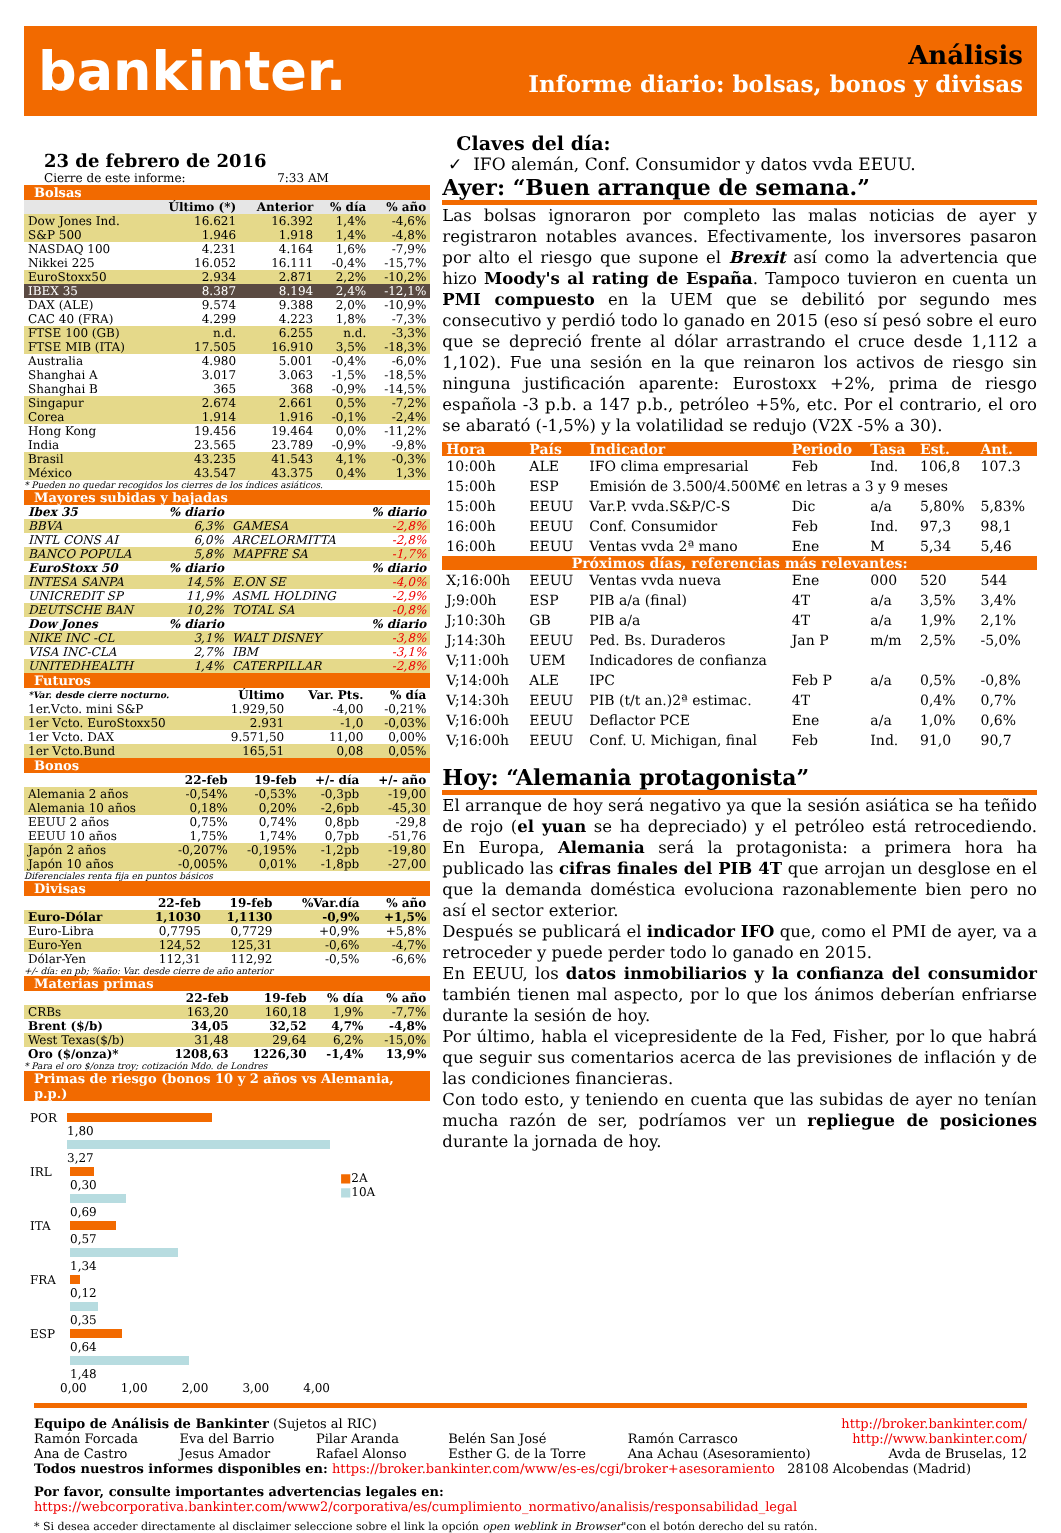bankinter.
Análisis
Informe diario: bolsas, bonos y divisas
23 de febrero de 2016
Cierre de este informe: 7:33 AM
Bolsas
| | Último (*) | Anterior | % día | % año |
| --- | --- | --- | --- | --- |
| Dow Jones Ind. | 16.621 | 16.392 | 1,4% | -4,6% |
| S&P 500 | 1.946 | 1.918 | 1,4% | -4,8% |
| NASDAQ 100 | 4.231 | 4.164 | 1,6% | -7,9% |
| Nikkei 225 | 16.052 | 16.111 | -0,4% | -15,7% |
| EuroStoxx50 | 2.934 | 2.871 | 2,2% | -10,2% |
| IBEX 35 | 8.387 | 8.194 | 2,4% | -12,1% |
| DAX (ALE) | 9.574 | 9.388 | 2,0% | -10,9% |
| CAC 40 (FRA) | 4.299 | 4.223 | 1,8% | -7,3% |
| FTSE 100 (GB) | n.d. | 6.255 | n.d. | -3,3% |
| FTSE MIB (ITA) | 17.505 | 16.910 | 3,5% | -18,3% |
| Australia | 4.980 | 5.001 | -0,4% | -6,0% |
| Shanghai A | 3.017 | 3.063 | -1,5% | -18,5% |
| Shanghai B | 365 | 368 | -0,9% | -14,5% |
| Singapur | 2.674 | 2.661 | 0,5% | -7,2% |
| Corea | 1.914 | 1.916 | -0,1% | -2,4% |
| Hong Kong | 19.456 | 19.464 | 0,0% | -11,2% |
| India | 23.565 | 23.789 | -0,9% | -9,8% |
| Brasil | 43.235 | 41.543 | 4,1% | -0,3% |
| México | 43.547 | 43.375 | 0,4% | 1,3% |
* Pueden no quedar recogidos los cierres de los índices asiáticos.
Mayores subidas y bajadas
| Ibex 35 | % diario | | % diario |
| --- | --- | --- | --- |
| BBVA | 6,3% | GAMESA | -2,8% |
| INTL CONS AI | 6,0% | ARCELORMITTA | -2,8% |
| BANCO POPULA | 5,8% | MAPFRE SA | -1,7% |
| EuroStoxx 50 | % diario | | % diario |
| INTESA SANPA | 14,5% | E.ON SE | -4,0% |
| UNICREDIT SP | 11,9% | ASML HOLDING | -2,9% |
| DEUTSCHE BAN | 10,2% | TOTAL SA | -0,8% |
| Dow Jones | % diario | | % diario |
| NIKE INC -CL | 3,1% | WALT DISNEY | -3,8% |
| VISA INC-CLA | 2,7% | IBM | -3,1% |
| UNITEDHEALTH | 1,4% | CATERPILLAR | -2,8% |
Futuros
| *Var. desde cierre nocturno. | Último | Var. Pts. | % día |
| --- | --- | --- | --- |
| 1er.Vcto. mini S&P | 1.929,50 | -4,00 | -0,21% |
| 1er Vcto. EuroStoxx50 | 2.931 | -1,0 | -0,03% |
| 1er Vcto. DAX | 9.571,50 | 11,00 | 0,00% |
| 1er Vcto.Bund | 165,51 | 0,08 | 0,05% |
Bonos
| | 22-feb | 19-feb | +/- día | +/- año |
| --- | --- | --- | --- | --- |
| Alemania 2 años | -0,54% | -0,53% | -0,3pb | -19,00 |
| Alemania 10 años | 0,18% | 0,20% | -2,6pb | -45,30 |
| EEUU 2 años | 0,75% | 0,74% | 0,8pb | -29,8 |
| EEUU 10 años | 1,75% | 1,74% | 0,7pb | -51,76 |
| Japón 2 años | -0,207% | -0,195% | -1,2pb | -19,80 |
| Japón 10 años | -0,005% | 0,01% | -1,8pb | -27,00 |
Diferenciales renta fija en puntos básicos
Divisas
| | 22-feb | 19-feb | %Var.día | % año |
| --- | --- | --- | --- | --- |
| Euro-Dólar | 1,1030 | 1,1130 | -0,9% | +1,5% |
| Euro-Libra | 0,7795 | 0,7729 | +0,9% | +5,8% |
| Euro-Yen | 124,52 | 125,31 | -0,6% | -4,7% |
| Dólar-Yen | 112,31 | 112,92 | -0,5% | -6,6% |
+/- día: en pb; %año: Var. desde cierre de año anterior
Materias primas
| | 22-feb | 19-feb | % día | % año |
| --- | --- | --- | --- | --- |
| CRBs | 163,20 | 160,18 | 1,9% | -7,7% |
| Brent ($/b) | 34,05 | 32,52 | 4,7% | -4,8% |
| West Texas($/b) | 31,48 | 29,64 | 6,2% | -15,0% |
| Oro ($/onza)* | 1208,63 | 1226,30 | -1,4% | 13,9% |
* Para el oro $/onza troy; cotización Mdo. de Londres
Primas de riesgo (bonos 10 y 2 años vs Alemania, p.p.)
POR 1,80
3,27
IRL 0,30
0,69
ITA 0,57
1,34
FRA 0,12
0,35
ESP 0,64
1,48
0,00 1,00 2,00 3,00 4,00
■2A
■10A
Claves del día:
✓ IFO alemán, Conf. Consumidor y datos vvda EEUU.
Ayer: “Buen arranque de semana.”
Las bolsas ignoraron por completo las malas noticias de ayer y registraron notables avances. Efectivamente, los inversores pasaron por alto el riesgo que supone el Brexit así como la advertencia que hizo Moody's al rating de España. Tampoco tuvieron en cuenta un PMI compuesto en la UEM que se debilitó por segundo mes consecutivo y perdió todo lo ganado en 2015 (eso sí pesó sobre el euro que se depreció frente al dólar arrastrando el cruce desde 1,112 a 1,102). Fue una sesión en la que reinaron los activos de riesgo sin ninguna justificación aparente: Eurostoxx +2%, prima de riesgo española -3 p.b. a 147 p.b., petróleo +5%, etc. Por el contrario, el oro se abarató (-1,5%) y la volatilidad se redujo (V2X -5% a 30).
| Hora | País | Indicador | Periodo | Tasa | Est. | Ant. |
| --- | --- | --- | --- | --- | --- | --- |
| 10:00h | ALE | IFO clima empresarial | Feb | Ind. | 106,8 | 107.3 |
| 15:00h | ESP | Emisión de 3.500/4.500M€ en letras a 3 y 9 meses | | | | |
| 15:00h | EEUU | Var.P. vvda.S&P/C-S | Dic | a/a | 5,80% | 5,83% |
| 16:00h | EEUU | Conf. Consumidor | Feb | Ind. | 97,3 | 98,1 |
| 16:00h | EEUU | Ventas vvda 2ª mano | Ene | M | 5,34 | 5,46 |
| Próximos días, referencias más relevantes: | | | | | | |
| X;16:00h | EEUU | Ventas vvda nueva | Ene | 000 | 520 | 544 |
| J;9:00h | ESP | PIB a/a (final) | 4T | a/a | 3,5% | 3,4% |
| J;10:30h | GB | PIB a/a | 4T | a/a | 1,9% | 2,1% |
| J;14:30h | EEUU | Ped. Bs. Duraderos | Jan P | m/m | 2,5% | -5,0% |
| V;11:00h | UEM | Indicadores de confianza | | | | |
| V;14:00h | ALE | IPC | Feb P | a/a | 0,5% | -0,8% |
| V;14:30h | EEUU | PIB (t/t an.)2ª estimac. | 4T | | 0,4% | 0,7% |
| V;16:00h | EEUU | Deflactor PCE | Ene | a/a | 1,0% | 0,6% |
| V;16:00h | EEUU | Conf. U. Michigan, final | Feb | Ind. | 91,0 | 90,7 |
Hoy: “Alemania protagonista”
El arranque de hoy será negativo ya que la sesión asiática se ha teñido de rojo (el yuan se ha depreciado) y el petróleo está retrocediendo. En Europa, Alemania será la protagonista: a primera hora ha publicado las cifras finales del PIB 4T que arrojan un desglose en el que la demanda doméstica evoluciona razonablemente bien pero no así el sector exterior.
Después se publicará el indicador IFO que, como el PMI de ayer, va a retroceder y puede perder todo lo ganado en 2015.
En EEUU, los datos inmobiliarios y la confianza del consumidor también tienen mal aspecto, por lo que los ánimos deberían enfriarse durante la sesión de hoy.
Por último, habla el vicepresidente de la Fed, Fisher, por lo que habrá que seguir sus comentarios acerca de las previsiones de inflación y de las condiciones financieras.
Con todo esto, y teniendo en cuenta que las subidas de ayer no tenían mucha razón de ser, podríamos ver un repliegue de posiciones durante la jornada de hoy.
Equipo de Análisis de Bankinter (Sujetos al RIC) http://broker.bankinter.com/
Ramón Forcada
Ana de Castro Eva del Barrio
Jesus Amador Pilar Aranda
Rafael Alonso Belén San José
Esther G. de la Torre Ramón Carrasco
Ana Achau (Asesoramiento) http://www.bankinter.com/
Avda de Bruselas, 12
Todos nuestros informes disponibles en: https://broker.bankinter.com/www/es-es/cgi/broker+asesoramiento 28108 Alcobendas (Madrid)
Por favor, consulte importantes advertencias legales en:
https://webcorporativa.bankinter.com/www2/corporativa/es/cumplimiento_normativo/analisis/responsabilidad_legal
* Si desea acceder directamente al disclaimer seleccione sobre el link la opción open weblink in Browser"con el botón derecho del su ratón.